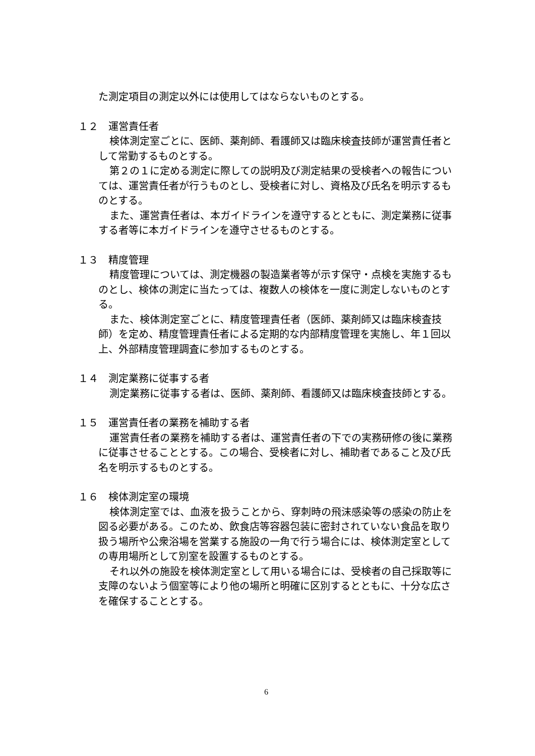た測定項目の測定以外には使用してはならないものとする。
１２　運営責任者
検体測定室ごとに、医師、薬剤師、看護師又は臨床検査技師が運営責任者として常勤するものとする。
第２の１に定める測定に際しての説明及び測定結果の受検者への報告については、運営責任者が行うものとし、受検者に対し、資格及び氏名を明示するものとする。
また、運営責任者は、本ガイドラインを遵守するとともに、測定業務に従事する者等に本ガイドラインを遵守させるものとする。
１３　精度管理
精度管理については、測定機器の製造業者等が示す保守・点検を実施するものとし、検体の測定に当たっては、複数人の検体を一度に測定しないものとする。
また、検体測定室ごとに、精度管理責任者（医師、薬剤師又は臨床検査技師）を定め、精度管理責任者による定期的な内部精度管理を実施し、年１回以上、外部精度管理調査に参加するものとする。
１４　測定業務に従事する者
測定業務に従事する者は、医師、薬剤師、看護師又は臨床検査技師とする。
１５　運営責任者の業務を補助する者
運営責任者の業務を補助する者は、運営責任者の下での実務研修の後に業務に従事させることとする。この場合、受検者に対し、補助者であること及び氏名を明示するものとする。
１６　検体測定室の環境
検体測定室では、血液を扱うことから、穿刺時の飛沫感染等の感染の防止を図る必要がある。このため、飲食店等容器包装に密封されていない食品を取り扱う場所や公衆浴場を営業する施設の一角で行う場合には、検体測定室としての専用場所として別室を設置するものとする。
それ以外の施設を検体測定室として用いる場合には、受検者の自己採取等に支障のないよう個室等により他の場所と明確に区別するとともに、十分な広さを確保することとする。
6